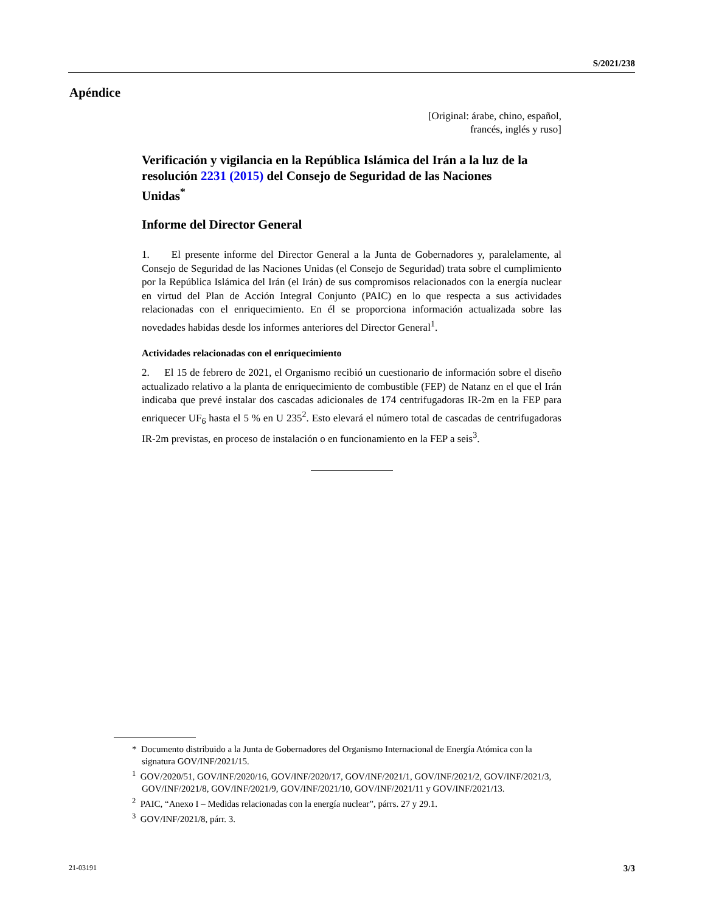S/2021/238
Apéndice
[Original: árabe, chino, español,
francés, inglés y ruso]
Verificación y vigilancia en la República Islámica del Irán a la luz de la resolución 2231 (2015) del Consejo de Seguridad de las Naciones Unidas<sup>*</sup>
Informe del Director General
1. El presente informe del Director General a la Junta de Gobernadores y, paralelamente, al Consejo de Seguridad de las Naciones Unidas (el Consejo de Seguridad) trata sobre el cumplimiento por la República Islámica del Irán (el Irán) de sus compromisos relacionados con la energía nuclear en virtud del Plan de Acción Integral Conjunto (PAIC) en lo que respecta a sus actividades relacionadas con el enriquecimiento. En él se proporciona información actualizada sobre las novedades habidas desde los informes anteriores del Director General<sup>1</sup>.
Actividades relacionadas con el enriquecimiento
2. El 15 de febrero de 2021, el Organismo recibió un cuestionario de información sobre el diseño actualizado relativo a la planta de enriquecimiento de combustible (FEP) de Natanz en el que el Irán indicaba que prevé instalar dos cascadas adicionales de 174 centrifugadoras IR-2m en la FEP para enriquecer UF<sub>6</sub> hasta el 5 % en U 235<sup>2</sup>. Esto elevará el número total de cascadas de centrifugadoras IR-2m previstas, en proceso de instalación o en funcionamiento en la FEP a seis<sup>3</sup>.
* Documento distribuido a la Junta de Gobernadores del Organismo Internacional de Energía Atómica con la signatura GOV/INF/2021/15.
<sup>1</sup> GOV/2020/51, GOV/INF/2020/16, GOV/INF/2020/17, GOV/INF/2021/1, GOV/INF/2021/2, GOV/INF/2021/3, GOV/INF/2021/8, GOV/INF/2021/9, GOV/INF/2021/10, GOV/INF/2021/11 y GOV/INF/2021/13.
<sup>2</sup> PAIC, “Anexo I – Medidas relacionadas con la energía nuclear”, párrs. 27 y 29.1.
<sup>3</sup> GOV/INF/2021/8, párr. 3.
21-03191 3/3